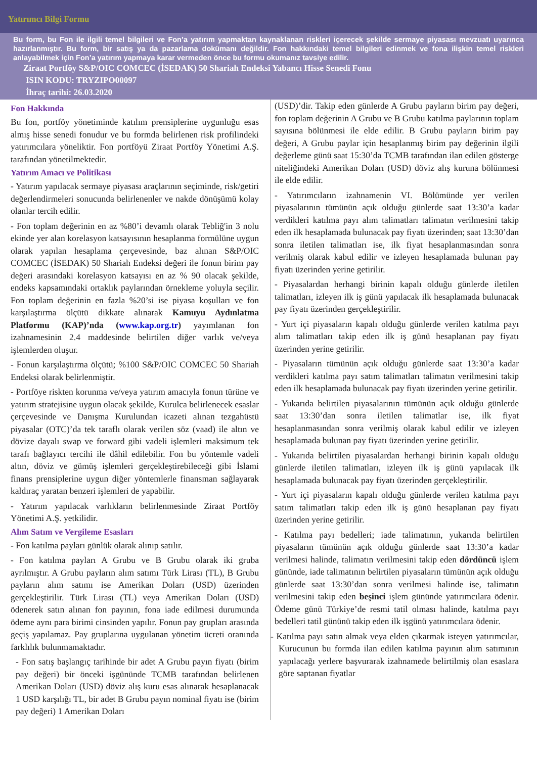Yatırımcı Bilgi Formu
Bu form, bu Fon ile ilgili temel bilgileri ve Fon’a yatırım yapmaktan kaynaklanan riskleri içerecek şekilde sermaye piyasası mevzuatı uyarınca hazırlanmıştır. Bu form, bir satış ya da pazarlama dokümanı değildir. Fon hakkındaki temel bilgileri edinmek ve fona ilişkin temel riskleri anlayabilmek için Fon’a yatırım yapmaya karar vermeden önce bu formu okumanız tavsiye edilir.
Ziraat Portföy S&P/OIC COMCEC (İSEDAK) 50 Shariah Endeksi Yabancı Hisse Senedi Fonu
ISIN KODU: TRYZIPO00097
İhraç tarihi: 26.03.2020
Fon Hakkında
Bu fon, portföy yönetiminde katılım prensiplerine uygunluğu esas almış hisse senedi fonudur ve bu formda belirlenen risk profilindeki yatırımcılara yöneliktir. Fon portföyü Ziraat Portföy Yönetimi A.Ş. tarafından yönetilmektedir.
Yatırım Amacı ve Politikası
- Yatırım yapılacak sermaye piyasası araçlarının seçiminde, risk/getiri değerlendirmeleri sonucunda belirlenenler ve nakde dönüşümü kolay olanlar tercih edilir.
- Fon toplam değerinin en az %80’i devamlı olarak Tebliğ'in 3 nolu ekinde yer alan korelasyon katsayısının hesaplanma formülüne uygun olarak yapılan hesaplama çerçevesinde, baz alınan S&P/OIC COMCEC (İSEDAK) 50 Shariah Endeksi değeri ile fonun birim pay değeri arasındaki korelasyon katsayısı en az % 90 olacak şekilde, endeks kapsamındaki ortaklık paylarından örnekleme yoluyla seçilir. Fon toplam değerinin en fazla %20’si ise piyasa koşulları ve fon karşılaştırma ölçütü dikkate alınarak Kamuyu Aydınlatma Platformu (KAP)’nda (www.kap.org.tr) yayımlanan fon izahnamesinin 2.4 maddesinde belirtilen diğer varlık ve/veya işlemlerden oluşur.
- Fonun karşılaştırma ölçütü; %100 S&P/OIC COMCEC 50 Shariah Endeksi olarak belirlenmiştir.
- Portföye riskten korunma ve/veya yatırım amacıyla fonun türüne ve yatırım stratejisine uygun olacak şekilde, Kurulca belirlenecek esaslar çerçevesinde ve Danışma Kurulundan icazeti alınan tezgahüstü piyasalar (OTC)’da tek taraflı olarak verilen söz (vaad) ile altın ve dövize dayalı swap ve forward gibi vadeli işlemleri maksimum tek tarafı bağlayıcı tercihi ile dâhil edilebilir. Fon bu yöntemle vadeli altın, döviz ve gümüş işlemleri gerçekleştirebileceği gibi İslami finans prensiplerine uygun diğer yöntemlerle finansman sağlayarak kaldıraç yaratan benzeri işlemleri de yapabilir.
- Yatırım yapılacak varlıkların belirlenmesinde Ziraat Portföy Yönetimi A.Ş. yetkilidir.
Alım Satım ve Vergileme Esasları
- Fon katılma payları günlük olarak alınıp satılır.
- Fon katılma payları A Grubu ve B Grubu olarak iki gruba ayrılmıştır. A Grubu payların alım satımı Türk Lirası (TL), B Grubu payların alım satımı ise Amerikan Doları (USD) üzerinden gerçekleştirilir. Türk Lirası (TL) veya Amerikan Doları (USD) ödenerek satın alınan fon payının, fona iade edilmesi durumunda ödeme aynı para birimi cinsinden yapılır. Fonun pay grupları arasında geçiş yapılamaz. Pay gruplarına uygulanan yönetim ücreti oranında farklılık bulunmamaktadır.
- Fon satış başlangıç tarihinde bir adet A Grubu payın fiyatı (birim pay değeri) bir önceki işgününde TCMB tarafından belirlenen Amerikan Doları (USD) döviz alış kuru esas alınarak hesaplanacak 1 USD karşılığı TL, bir adet B Grubu payın nominal fiyatı ise (birim pay değeri) 1 Amerikan Doları
(USD)’dir. Takip eden günlerde A Grubu payların birim pay değeri, fon toplam değerinin A Grubu ve B Grubu katılma paylarının toplam sayısına bölünmesi ile elde edilir. B Grubu payların birim pay değeri, A Grubu paylar için hesaplanmış birim pay değerinin ilgili değerleme günü saat 15:30’da TCMB tarafından ilan edilen gösterge niteliğindeki Amerikan Doları (USD) döviz alış kuruna bölünmesi ile elde edilir.
- Yatırımcıların izahnamenin VI. Bölümünde yer verilen piyasalarının tümünün açık olduğu günlerde saat 13:30’a kadar verdikleri katılma payı alım talimatları talimatın verilmesini takip eden ilk hesaplamada bulunacak pay fiyatı üzerinden; saat 13:30’dan sonra iletilen talimatları ise, ilk fiyat hesaplanmasından sonra verilmiş olarak kabul edilir ve izleyen hesaplamada bulunan pay fiyatı üzerinden yerine getirilir.
- Piyasalardan herhangi birinin kapalı olduğu günlerde iletilen talimatları, izleyen ilk iş günü yapılacak ilk hesaplamada bulunacak pay fiyatı üzerinden gerçekleştirilir.
- Yurt içi piyasaların kapalı olduğu günlerde verilen katılma payı alım talimatları takip eden ilk iş günü hesaplanan pay fiyatı üzerinden yerine getirilir.
- Piyasaların tümünün açık olduğu günlerde saat 13:30’a kadar verdikleri katılma payı satım talimatları talimatın verilmesini takip eden ilk hesaplamada bulunacak pay fiyatı üzerinden yerine getirilir.
- Yukarıda belirtilen piyasalarının tümünün açık olduğu günlerde saat 13:30’dan sonra iletilen talimatlar ise, ilk fiyat hesaplanmasından sonra verilmiş olarak kabul edilir ve izleyen hesaplamada bulunan pay fiyatı üzerinden yerine getirilir.
- Yukarıda belirtilen piyasalardan herhangi birinin kapalı olduğu günlerde iletilen talimatları, izleyen ilk iş günü yapılacak ilk hesaplamada bulunacak pay fiyatı üzerinden gerçekleştirilir.
- Yurt içi piyasaların kapalı olduğu günlerde verilen katılma payı satım talimatları takip eden ilk iş günü hesaplanan pay fiyatı üzerinden yerine getirilir.
- Katılma payı bedelleri; iade talimatının, yukarıda belirtilen piyasaların tümünün açık olduğu günlerde saat 13:30’a kadar verilmesi halinde, talimatın verilmesini takip eden dördüncü işlem gününde, iade talimatının belirtilen piyasaların tümünün açık olduğu günlerde saat 13:30’dan sonra verilmesi halinde ise, talimatın verilmesini takip eden beşinci işlem gününde yatırımcılara ödenir. Ödeme günü Türkiye’de resmi tatil olması halinde, katılma payı bedelleri tatil gününü takip eden ilk işgünü yatırımcılara ödenir.
- Katılma payı satın almak veya elden çıkarmak isteyen yatırımcılar, Kurucunun bu formda ilan edilen katılma payının alım satımının yapılacağı yerlere başvurarak izahnamede belirtilmiş olan esaslara göre saptanan fiyatlar